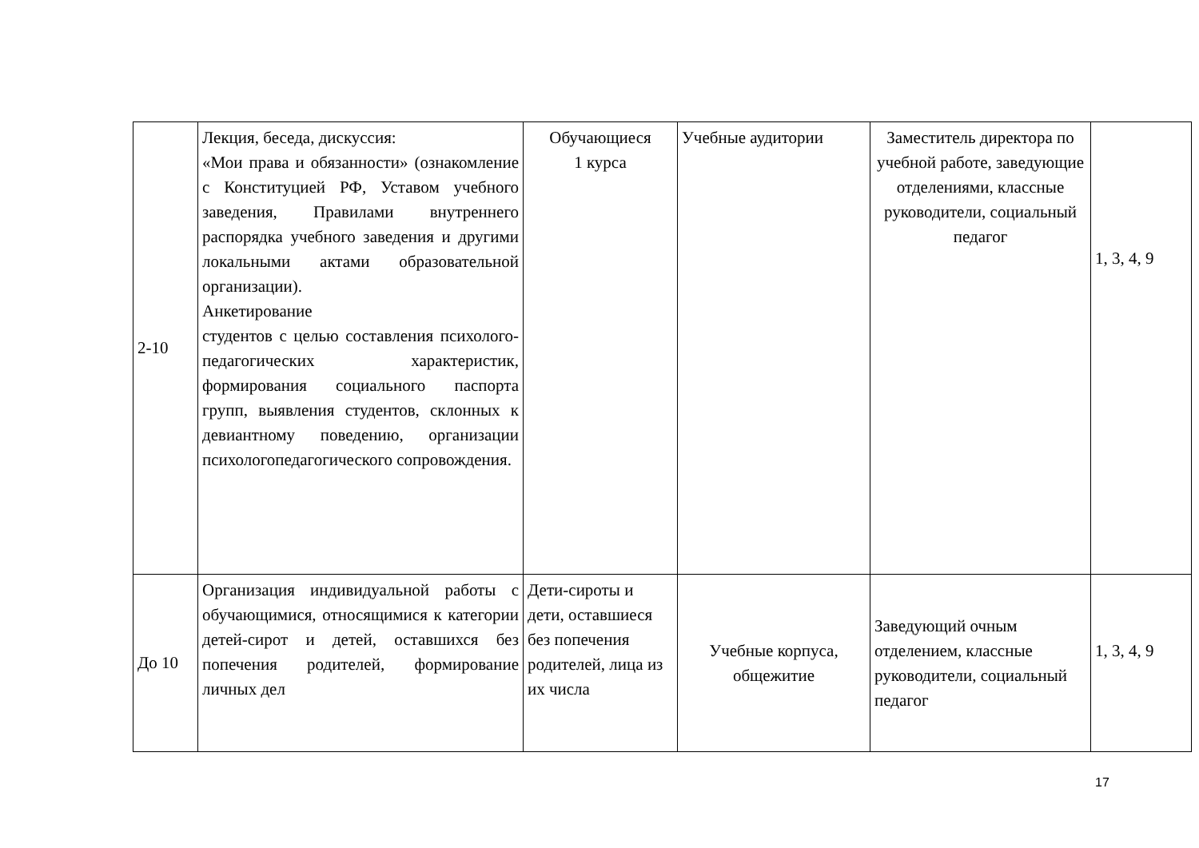| 2-10 | Лекция, беседа, дискуссия: «Мои права и обязанности» (ознакомление с Конституцией РФ, Уставом учебного заведения, Правилами внутреннего распорядка учебного заведения и другими локальными актами образовательной организации). Анкетирование студентов с целью составления психолого-педагогических характеристик, формирования социального паспорта групп, выявления студентов, склонных к девиантному поведению, организации психологопедагогического сопровождения. | Обучающиеся 1 курса | Учебные аудитории | Заместитель директора по учебной работе, заведующие отделениями, классные руководители, социальный педагог | 1, 3, 4, 9 |
| До 10 | Организация индивидуальной работы с обучающимися, относящимися к категории детей-сирот и детей, оставшихся без попечения родителей, формирование личных дел | Дети-сироты и дети, оставшиеся без попечения родителей, лица из их числа | Учебные корпуса, общежитие | Заведующий очным отделением, классные руководители, социальный педагог | 1, 3, 4, 9 |
17